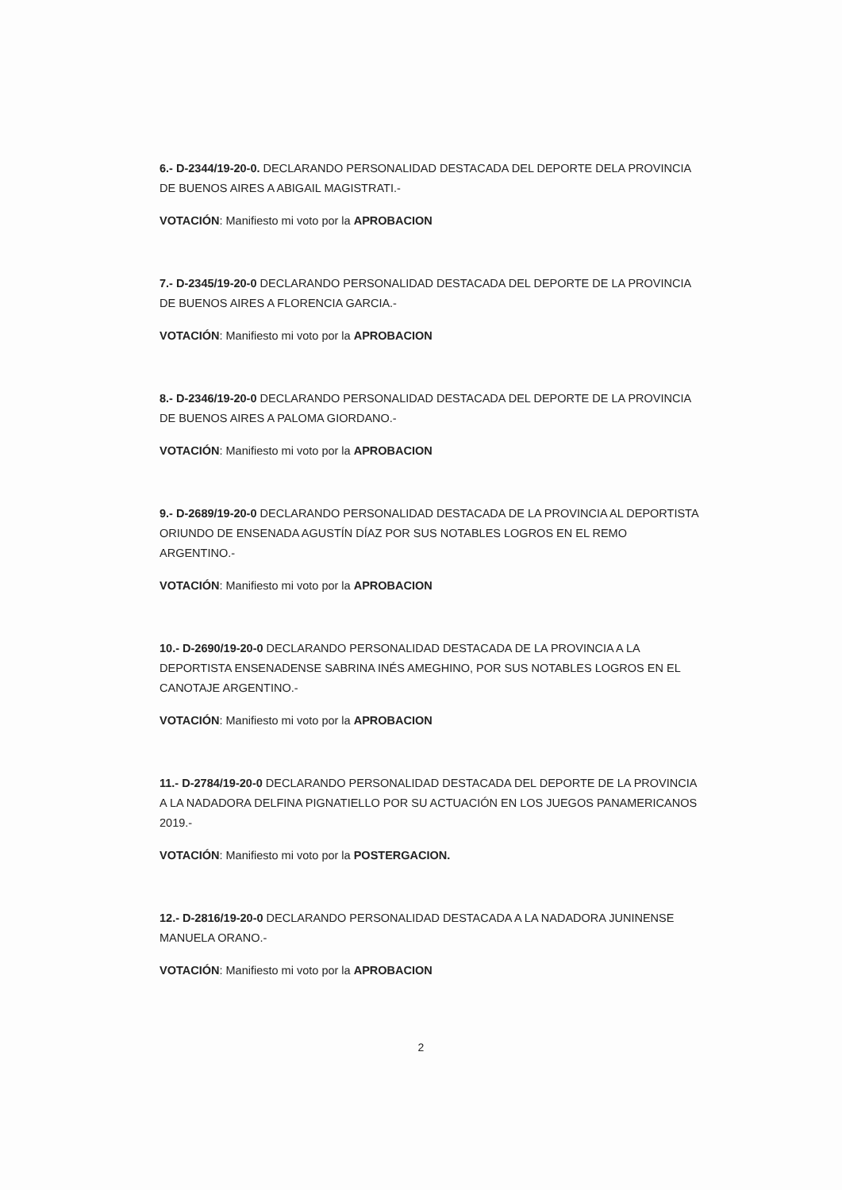6.- D-2344/19-20-0. DECLARANDO PERSONALIDAD DESTACADA DEL DEPORTE DELA PROVINCIA DE BUENOS AIRES A ABIGAIL MAGISTRATI.-
VOTACIÓN: Manifiesto mi voto por la APROBACION
7.- D-2345/19-20-0 DECLARANDO PERSONALIDAD DESTACADA DEL DEPORTE DE LA PROVINCIA DE BUENOS AIRES A FLORENCIA GARCIA.-
VOTACIÓN: Manifiesto mi voto por la APROBACION
8.- D-2346/19-20-0 DECLARANDO PERSONALIDAD DESTACADA DEL DEPORTE DE LA PROVINCIA DE BUENOS AIRES A PALOMA GIORDANO.-
VOTACIÓN: Manifiesto mi voto por la APROBACION
9.- D-2689/19-20-0 DECLARANDO PERSONALIDAD DESTACADA DE LA PROVINCIA AL DEPORTISTA ORIUNDO DE ENSENADA AGUSTÍN DÍAZ POR SUS NOTABLES LOGROS EN EL REMO ARGENTINO.-
VOTACIÓN: Manifiesto mi voto por la APROBACION
10.- D-2690/19-20-0 DECLARANDO PERSONALIDAD DESTACADA DE LA PROVINCIA A LA DEPORTISTA ENSENADENSE SABRINA INÉS AMEGHINO, POR SUS NOTABLES LOGROS EN EL CANOTAJE ARGENTINO.-
VOTACIÓN: Manifiesto mi voto por la APROBACION
11.- D-2784/19-20-0 DECLARANDO PERSONALIDAD DESTACADA DEL DEPORTE DE LA PROVINCIA A LA NADADORA DELFINA PIGNATIELLO POR SU ACTUACIÓN EN LOS JUEGOS PANAMERICANOS 2019.-
VOTACIÓN: Manifiesto mi voto por la POSTERGACION.
12.- D-2816/19-20-0 DECLARANDO PERSONALIDAD DESTACADA A LA NADADORA JUNINENSE MANUELA ORANO.-
VOTACIÓN: Manifiesto mi voto por la APROBACION
2